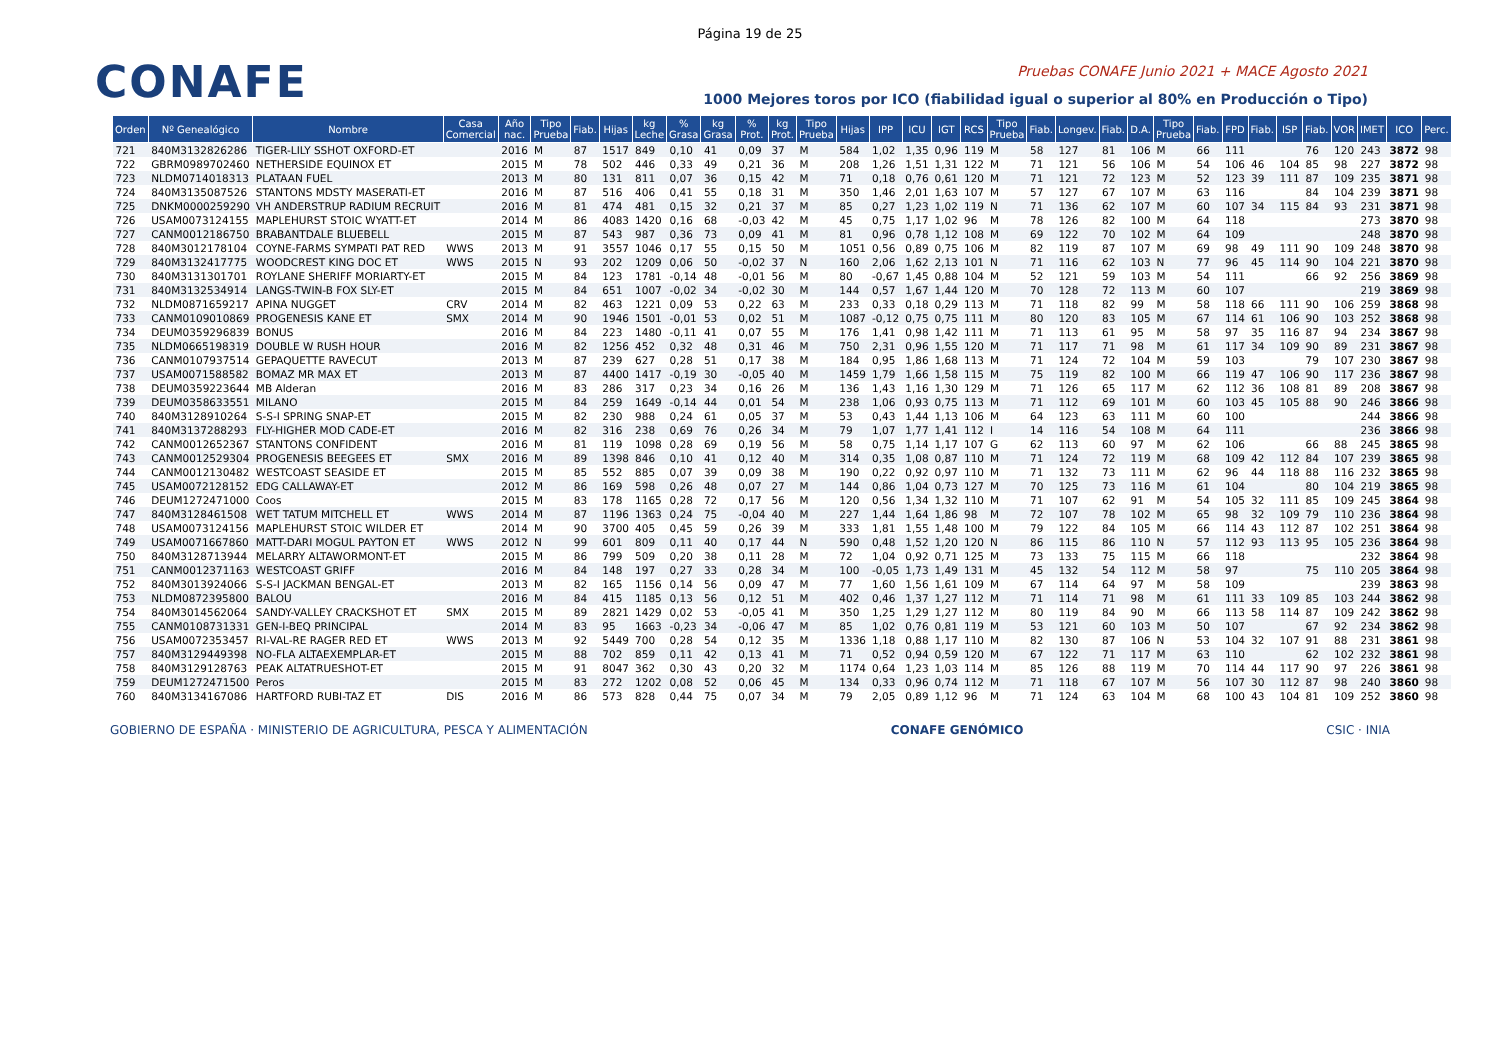Página 19 de 25
CONAFE
Pruebas CONAFE Junio 2021 + MACE Agosto 2021
1000 Mejores toros por ICO (fiabilidad igual o superior al 80% en Producción o Tipo)
| Orden | Nº Genealógico | Nombre | Casa Comercial | Año nac. | Tipo Prueba | Fiab. | Hijas | kg Leche | % Grasa | kg Grasa | % Prot. | kg Prot. | Tipo Prueba | Hijas | IPP | ICU | IGT | RCS | Tipo Prueba | Fiab. | Longev. | Fiab. | D.A. | Tipo Prueba | Fiab. | FPD | Fiab. | ISP | Fiab. | VOR | IMET | ICO | Perc. |
| --- | --- | --- | --- | --- | --- | --- | --- | --- | --- | --- | --- | --- | --- | --- | --- | --- | --- | --- | --- | --- | --- | --- | --- | --- | --- | --- | --- | --- | --- | --- | --- | --- | --- |
| 721 | 840M3132826286 | TIGER-LILY SSHOT OXFORD-ET | | 2016 | M | 87 | 1517 | 849 | 0,10 | 41 | 0,09 | 37 | M | 584 | 1,02 | 1,35 | 0,96 | 119 | M | 58 | 127 | 81 | 106 | M | 66 | 111 | | | 76 | 120 | 243 | 3872 | 98 |
| 722 | GBRM0989702460 | NETHERSIDE EQUINOX ET | | 2015 | M | 78 | 502 | 446 | 0,33 | 49 | 0,21 | 36 | M | 208 | 1,26 | 1,51 | 1,31 | 122 | M | 71 | 121 | 56 | 106 | M | 54 | 106 | 46 | 104 | 85 | 98 | 227 | 3872 | 98 |
| 723 | NLDM0714018313 | PLATAAN FUEL | | 2013 | M | 80 | 131 | 811 | 0,07 | 36 | 0,15 | 42 | M | 71 | 0,18 | 0,76 | 0,61 | 120 | M | 71 | 121 | 72 | 123 | M | 52 | 123 | 39 | 111 | 87 | 109 | 235 | 3871 | 98 |
| 724 | 840M3135087526 | STANTONS MDSTY MASERATI-ET | | 2016 | M | 87 | 516 | 406 | 0,41 | 55 | 0,18 | 31 | M | 350 | 1,46 | 2,01 | 1,63 | 107 | M | 57 | 127 | 67 | 107 | M | 63 | 116 | | | 84 | 104 | 239 | 3871 | 98 |
| 725 | DNKM0000259290 | VH ANDERSTRUP RADIUM RECRUIT | | 2016 | M | 81 | 474 | 481 | 0,15 | 32 | 0,21 | 37 | M | 85 | 0,27 | 1,23 | 1,02 | 119 | N | 71 | 136 | 62 | 107 | M | 60 | 107 | 34 | 115 | 84 | 93 | 231 | 3871 | 98 |
| 726 | USAM0073124155 | MAPLEHURST STOIC WYATT-ET | | 2014 | M | 86 | 4083 | 1420 | 0,16 | 68 | -0,03 | 42 | M | 45 | 0,75 | 1,17 | 1,02 | 96 | M | 78 | 126 | 82 | 100 | M | 64 | 118 | | | | | 273 | 3870 | 98 |
| 727 | CANM0012186750 | BRABANTDALE BLUEBELL | | 2015 | M | 87 | 543 | 987 | 0,36 | 73 | 0,09 | 41 | M | 81 | 0,96 | 0,78 | 1,12 | 108 | M | 69 | 122 | 70 | 102 | M | 64 | 109 | | | | | 248 | 3870 | 98 |
| 728 | 840M3012178104 | COYNE-FARMS SYMPATI PAT RED | WWS | 2013 | M | 91 | 3557 | 1046 | 0,17 | 55 | 0,15 | 50 | M | 1051 | 0,56 | 0,89 | 0,75 | 106 | M | 82 | 119 | 87 | 107 | M | 69 | 98 | 49 | 111 | 90 | 109 | 248 | 3870 | 98 |
| 729 | 840M3132417775 | WOODCREST KING DOC ET | WWS | 2015 | N | 93 | 202 | 1209 | 0,06 | 50 | -0,02 | 37 | N | 160 | 2,06 | 1,62 | 2,13 | 101 | N | 71 | 116 | 62 | 103 | N | 77 | 96 | 45 | 114 | 90 | 104 | 221 | 3870 | 98 |
| 730 | 840M3131301701 | ROYLANE SHERIFF MORIARTY-ET | | 2015 | M | 84 | 123 | 1781 | -0,14 | 48 | -0,01 | 56 | M | 80 | -0,67 | 1,45 | 0,88 | 104 | M | 52 | 121 | 59 | 103 | M | 54 | 111 | | | 66 | 92 | 256 | 3869 | 98 |
| 731 | 840M3132534914 | LANGS-TWIN-B FOX SLY-ET | | 2015 | M | 84 | 651 | 1007 | -0,02 | 34 | -0,02 | 30 | M | 144 | 0,57 | 1,67 | 1,44 | 120 | M | 70 | 128 | 72 | 113 | M | 60 | 107 | | | | | 219 | 3869 | 98 |
| 732 | NLDM0871659217 | APINA NUGGET | CRV | 2014 | M | 82 | 463 | 1221 | 0,09 | 53 | 0,22 | 63 | M | 233 | 0,33 | 0,18 | 0,29 | 113 | M | 71 | 118 | 82 | 99 | M | 58 | 118 | 66 | 111 | 90 | 106 | 259 | 3868 | 98 |
| 733 | CANM0109010869 | PROGENESIS KANE ET | SMX | 2014 | M | 90 | 1946 | 1501 | -0,01 | 53 | 0,02 | 51 | M | 1087 | -0,12 | 0,75 | 0,75 | 111 | M | 80 | 120 | 83 | 105 | M | 67 | 114 | 61 | 106 | 90 | 103 | 252 | 3868 | 98 |
| 734 | DEUM0359296839 | BONUS | | 2016 | M | 84 | 223 | 1480 | -0,11 | 41 | 0,07 | 55 | M | 176 | 1,41 | 0,98 | 1,42 | 111 | M | 71 | 113 | 61 | 95 | M | 58 | 97 | 35 | 116 | 87 | 94 | 234 | 3867 | 98 |
| 735 | NLDM0665198319 | DOUBLE W RUSH HOUR | | 2016 | M | 82 | 1256 | 452 | 0,32 | 48 | 0,31 | 46 | M | 750 | 2,31 | 0,96 | 1,55 | 120 | M | 71 | 117 | 71 | 98 | M | 61 | 117 | 34 | 109 | 90 | 89 | 231 | 3867 | 98 |
| 736 | CANM0107937514 | GEPAQUETTE RAVECUT | | 2013 | M | 87 | 239 | 627 | 0,28 | 51 | 0,17 | 38 | M | 184 | 0,95 | 1,86 | 1,68 | 113 | M | 71 | 124 | 72 | 104 | M | 59 | 103 | | | 79 | 107 | 230 | 3867 | 98 |
| 737 | USAM0071588582 | BOMAZ MR MAX ET | | 2013 | M | 87 | 4400 | 1417 | -0,19 | 30 | -0,05 | 40 | M | 1459 | 1,79 | 1,66 | 1,58 | 115 | M | 75 | 119 | 82 | 100 | M | 66 | 119 | 47 | 106 | 90 | 117 | 236 | 3867 | 98 |
| 738 | DEUM0359223644 | MB Alderan | | 2016 | M | 83 | 286 | 317 | 0,23 | 34 | 0,16 | 26 | M | 136 | 1,43 | 1,16 | 1,30 | 129 | M | 71 | 126 | 65 | 117 | M | 62 | 112 | 36 | 108 | 81 | 89 | 208 | 3867 | 98 |
| 739 | DEUM0358633551 | MILANO | | 2015 | M | 84 | 259 | 1649 | -0,14 | 44 | 0,01 | 54 | M | 238 | 1,06 | 0,93 | 0,75 | 113 | M | 71 | 112 | 69 | 101 | M | 60 | 103 | 45 | 105 | 88 | 90 | 246 | 3866 | 98 |
| 740 | 840M3128910264 | S-S-I SPRING SNAP-ET | | 2015 | M | 82 | 230 | 988 | 0,24 | 61 | 0,05 | 37 | M | 53 | 0,43 | 1,44 | 1,13 | 106 | M | 64 | 123 | 63 | 111 | M | 60 | 100 | | | | | 244 | 3866 | 98 |
| 741 | 840M3137288293 | FLY-HIGHER MOD CADE-ET | | 2016 | M | 82 | 316 | 238 | 0,69 | 76 | 0,26 | 34 | M | 79 | 1,07 | 1,77 | 1,41 | 112 | I | 14 | 116 | 54 | 108 | M | 64 | 111 | | | | | 236 | 3866 | 98 |
| 742 | CANM0012652367 | STANTONS CONFIDENT | | 2016 | M | 81 | 119 | 1098 | 0,28 | 69 | 0,19 | 56 | M | 58 | 0,75 | 1,14 | 1,17 | 107 | G | 62 | 113 | 60 | 97 | M | 62 | 106 | | | 66 | 88 | 245 | 3865 | 98 |
| 743 | CANM0012529304 | PROGENESIS BEEGEES ET | SMX | 2016 | M | 89 | 1398 | 846 | 0,10 | 41 | 0,12 | 40 | M | 314 | 0,35 | 1,08 | 0,87 | 110 | M | 71 | 124 | 72 | 119 | M | 68 | 109 | 42 | 112 | 84 | 107 | 239 | 3865 | 98 |
| 744 | CANM0012130482 | WESTCOAST SEASIDE ET | | 2015 | M | 85 | 552 | 885 | 0,07 | 39 | 0,09 | 38 | M | 190 | 0,22 | 0,92 | 0,97 | 110 | M | 71 | 132 | 73 | 111 | M | 62 | 96 | 44 | 118 | 88 | 116 | 232 | 3865 | 98 |
| 745 | USAM0072128152 | EDG CALLAWAY-ET | | 2012 | M | 86 | 169 | 598 | 0,26 | 48 | 0,07 | 27 | M | 144 | 0,86 | 1,04 | 0,73 | 127 | M | 70 | 125 | 73 | 116 | M | 61 | 104 | | | 80 | 104 | 219 | 3865 | 98 |
| 746 | DEUM1272471000 | Coos | | 2015 | M | 83 | 178 | 1165 | 0,28 | 72 | 0,17 | 56 | M | 120 | 0,56 | 1,34 | 1,32 | 110 | M | 71 | 107 | 62 | 91 | M | 54 | 105 | 32 | 111 | 85 | 109 | 245 | 3864 | 98 |
| 747 | 840M3128461508 | WET TATUM MITCHELL ET | WWS | 2014 | M | 87 | 1196 | 1363 | 0,24 | 75 | -0,04 | 40 | M | 227 | 1,44 | 1,64 | 1,86 | 98 | M | 72 | 107 | 78 | 102 | M | 65 | 98 | 32 | 109 | 79 | 110 | 236 | 3864 | 98 |
| 748 | USAM0073124156 | MAPLEHURST STOIC WILDER ET | | 2014 | M | 90 | 3700 | 405 | 0,45 | 59 | 0,26 | 39 | M | 333 | 1,81 | 1,55 | 1,48 | 100 | M | 79 | 122 | 84 | 105 | M | 66 | 114 | 43 | 112 | 87 | 102 | 251 | 3864 | 98 |
| 749 | USAM0071667860 | MATT-DARI MOGUL PAYTON ET | WWS | 2012 | N | 99 | 601 | 809 | 0,11 | 40 | 0,17 | 44 | N | 590 | 0,48 | 1,52 | 1,20 | 120 | N | 86 | 115 | 86 | 110 | N | 57 | 112 | 93 | 113 | 95 | 105 | 236 | 3864 | 98 |
| 750 | 840M3128713944 | MELARRY ALTAWORMONT-ET | | 2015 | M | 86 | 799 | 509 | 0,20 | 38 | 0,11 | 28 | M | 72 | 1,04 | 0,92 | 0,71 | 125 | M | 73 | 133 | 75 | 115 | M | 66 | 118 | | | | | 232 | 3864 | 98 |
| 751 | CANM0012371163 | WESTCOAST GRIFF | | 2016 | M | 84 | 148 | 197 | 0,27 | 33 | 0,28 | 34 | M | 100 | -0,05 | 1,73 | 1,49 | 131 | M | 45 | 132 | 54 | 112 | M | 58 | 97 | | | 75 | 110 | 205 | 3864 | 98 |
| 752 | 840M3013924066 | S-S-I JACKMAN BENGAL-ET | | 2013 | M | 82 | 165 | 1156 | 0,14 | 56 | 0,09 | 47 | M | 77 | 1,60 | 1,56 | 1,61 | 109 | M | 67 | 114 | 64 | 97 | M | 58 | 109 | | | | | 239 | 3863 | 98 |
| 753 | NLDM0872395800 | BALOU | | 2016 | M | 84 | 415 | 1185 | 0,13 | 56 | 0,12 | 51 | M | 402 | 0,46 | 1,37 | 1,27 | 112 | M | 71 | 114 | 71 | 98 | M | 61 | 111 | 33 | 109 | 85 | 103 | 244 | 3862 | 98 |
| 754 | 840M3014562064 | SANDY-VALLEY CRACKSHOT ET | SMX | 2015 | M | 89 | 2821 | 1429 | 0,02 | 53 | -0,05 | 41 | M | 350 | 1,25 | 1,29 | 1,27 | 112 | M | 80 | 119 | 84 | 90 | M | 66 | 113 | 58 | 114 | 87 | 109 | 242 | 3862 | 98 |
| 755 | CANM0108731331 | GEN-I-BEQ PRINCIPAL | | 2014 | M | 83 | 95 | 1663 | -0,23 | 34 | -0,06 | 47 | M | 85 | 1,02 | 0,76 | 0,81 | 119 | M | 53 | 121 | 60 | 103 | M | 50 | 107 | | | 67 | 92 | 234 | 3862 | 98 |
| 756 | USAM0072353457 | RI-VAL-RE RAGER RED ET | WWS | 2013 | M | 92 | 5449 | 700 | 0,28 | 54 | 0,12 | 35 | M | 1336 | 1,18 | 0,88 | 1,17 | 110 | M | 82 | 130 | 87 | 106 | N | 53 | 104 | 32 | 107 | 91 | 88 | 231 | 3861 | 98 |
| 757 | 840M3129449398 | NO-FLA ALTAEXEMPLAR-ET | | 2015 | M | 88 | 702 | 859 | 0,11 | 42 | 0,13 | 41 | M | 71 | 0,52 | 0,94 | 0,59 | 120 | M | 67 | 122 | 71 | 117 | M | 63 | 110 | | | 62 | 102 | 232 | 3861 | 98 |
| 758 | 840M3129128763 | PEAK ALTATRUESHOT-ET | | 2015 | M | 91 | 8047 | 362 | 0,30 | 43 | 0,20 | 32 | M | 1174 | 0,64 | 1,23 | 1,03 | 114 | M | 85 | 126 | 88 | 119 | M | 70 | 114 | 44 | 117 | 90 | 97 | 226 | 3861 | 98 |
| 759 | DEUM1272471500 | Peros | | 2015 | M | 83 | 272 | 1202 | 0,08 | 52 | 0,06 | 45 | M | 134 | 0,33 | 0,96 | 0,74 | 112 | M | 71 | 118 | 67 | 107 | M | 56 | 107 | 30 | 112 | 87 | 98 | 240 | 3860 | 98 |
| 760 | 840M3134167086 | HARTFORD RUBI-TAZ ET | DIS | 2016 | M | 86 | 573 | 828 | 0,44 | 75 | 0,07 | 34 | M | 79 | 2,05 | 0,89 | 1,12 | 96 | M | 71 | 124 | 63 | 104 | M | 68 | 100 | 43 | 104 | 81 | 109 | 252 | 3860 | 98 |
GOBIERNO DE ESPAÑA · MINISTERIO DE AGRICULTURA, PESCA Y ALIMENTACIÓN
CONAFE GENÓMICO CSIC · INIA